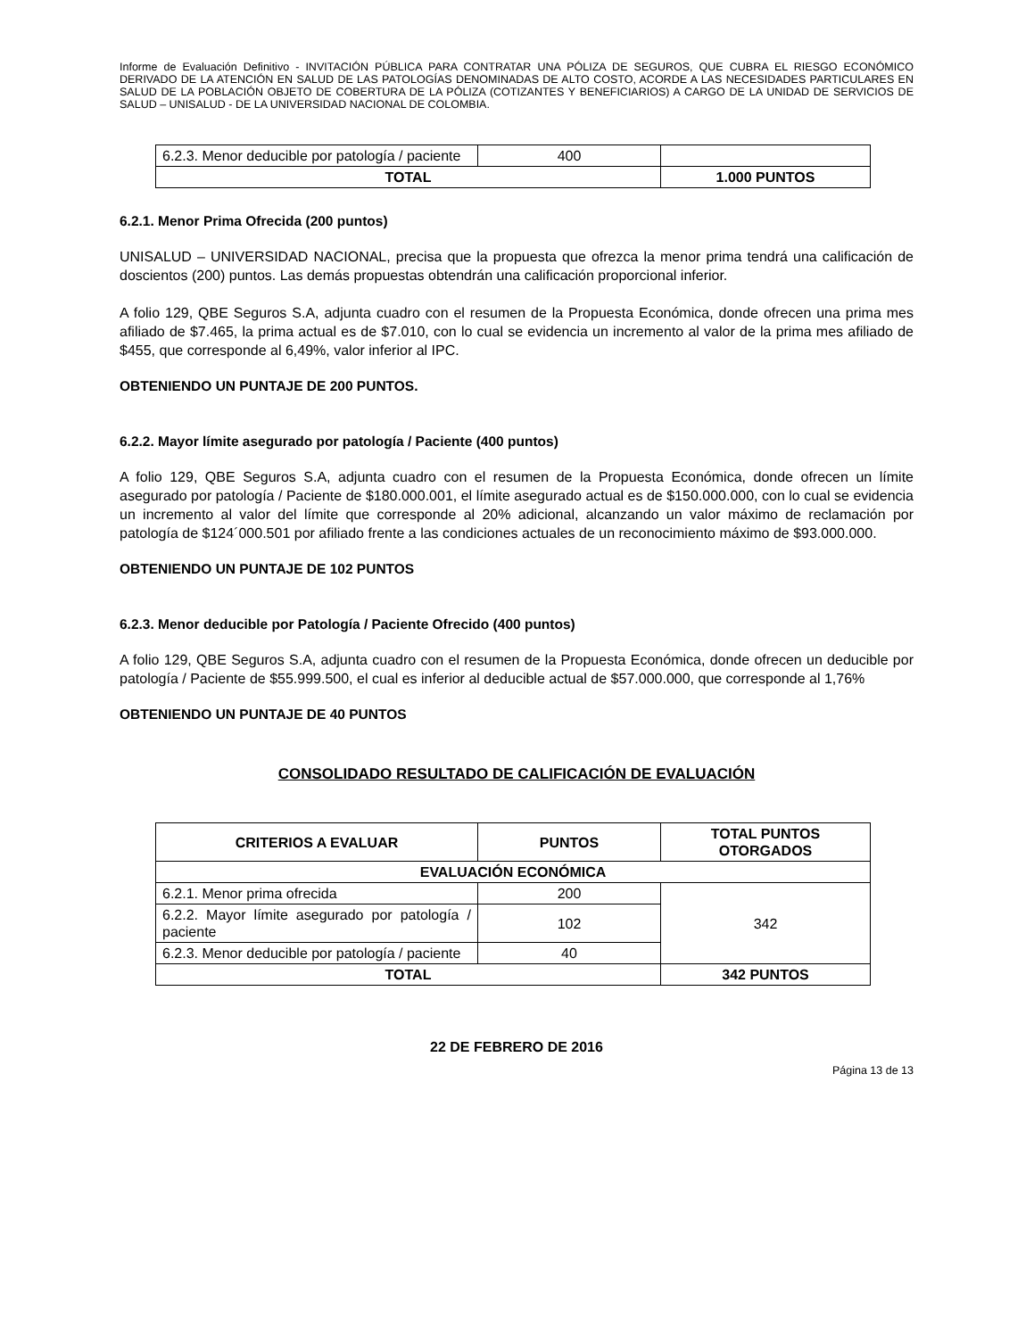Informe de Evaluación Definitivo - INVITACIÓN PÚBLICA PARA CONTRATAR UNA PÓLIZA DE SEGUROS, QUE CUBRA EL RIESGO ECONÓMICO DERIVADO DE LA ATENCIÓN EN SALUD DE LAS PATOLOGÍAS DENOMINADAS DE ALTO COSTO, ACORDE A LAS NECESIDADES PARTICULARES EN SALUD DE LA POBLACIÓN OBJETO DE COBERTURA DE LA PÓLIZA (COTIZANTES Y BENEFICIARIOS) A CARGO DE LA UNIDAD DE SERVICIOS DE SALUD – UNISALUD - DE LA UNIVERSIDAD NACIONAL DE COLOMBIA.
| 6.2.3. Menor deducible por patología / paciente | 400 | |
| TOTAL | | 1.000 PUNTOS |
6.2.1. Menor Prima Ofrecida (200 puntos)
UNISALUD – UNIVERSIDAD NACIONAL, precisa que la propuesta que ofrezca la menor prima tendrá una calificación de doscientos (200) puntos. Las demás propuestas obtendrán una calificación proporcional inferior.
A folio 129, QBE Seguros S.A, adjunta cuadro con el resumen de la Propuesta Económica, donde ofrecen una prima mes afiliado de $7.465, la prima actual es de $7.010, con lo cual se evidencia un incremento al valor de la prima mes afiliado de $455, que corresponde al 6,49%, valor inferior al IPC.
OBTENIENDO UN PUNTAJE DE 200 PUNTOS.
6.2.2. Mayor límite asegurado por patología / Paciente (400 puntos)
A folio 129, QBE Seguros S.A, adjunta cuadro con el resumen de la Propuesta Económica, donde ofrecen un límite asegurado por patología / Paciente de $180.000.001, el límite asegurado actual es de $150.000.000, con lo cual se evidencia un incremento al valor del límite que corresponde al 20% adicional, alcanzando un valor máximo de reclamación por patología de $124´000.501 por afiliado frente a las condiciones actuales de un reconocimiento máximo de $93.000.000.
OBTENIENDO UN PUNTAJE DE 102 PUNTOS
6.2.3. Menor deducible por Patología / Paciente Ofrecido (400 puntos)
A folio 129, QBE Seguros S.A, adjunta cuadro con el resumen de la Propuesta Económica, donde ofrecen un deducible por patología / Paciente de $55.999.500, el cual es inferior al deducible actual de $57.000.000, que corresponde al 1,76%
OBTENIENDO UN PUNTAJE DE 40 PUNTOS
CONSOLIDADO RESULTADO DE CALIFICACIÓN DE EVALUACIÓN
| CRITERIOS A EVALUAR | PUNTOS | TOTAL PUNTOS OTORGADOS |
| --- | --- | --- |
| EVALUACIÓN ECONÓMICA | | |
| 6.2.1. Menor prima ofrecida | 200 | 342 |
| 6.2.2. Mayor límite asegurado por patología / paciente | 102 | |
| 6.2.3. Menor deducible por patología / paciente | 40 | |
| TOTAL | | 342 PUNTOS |
22 DE FEBRERO DE 2016
Página 13 de 13